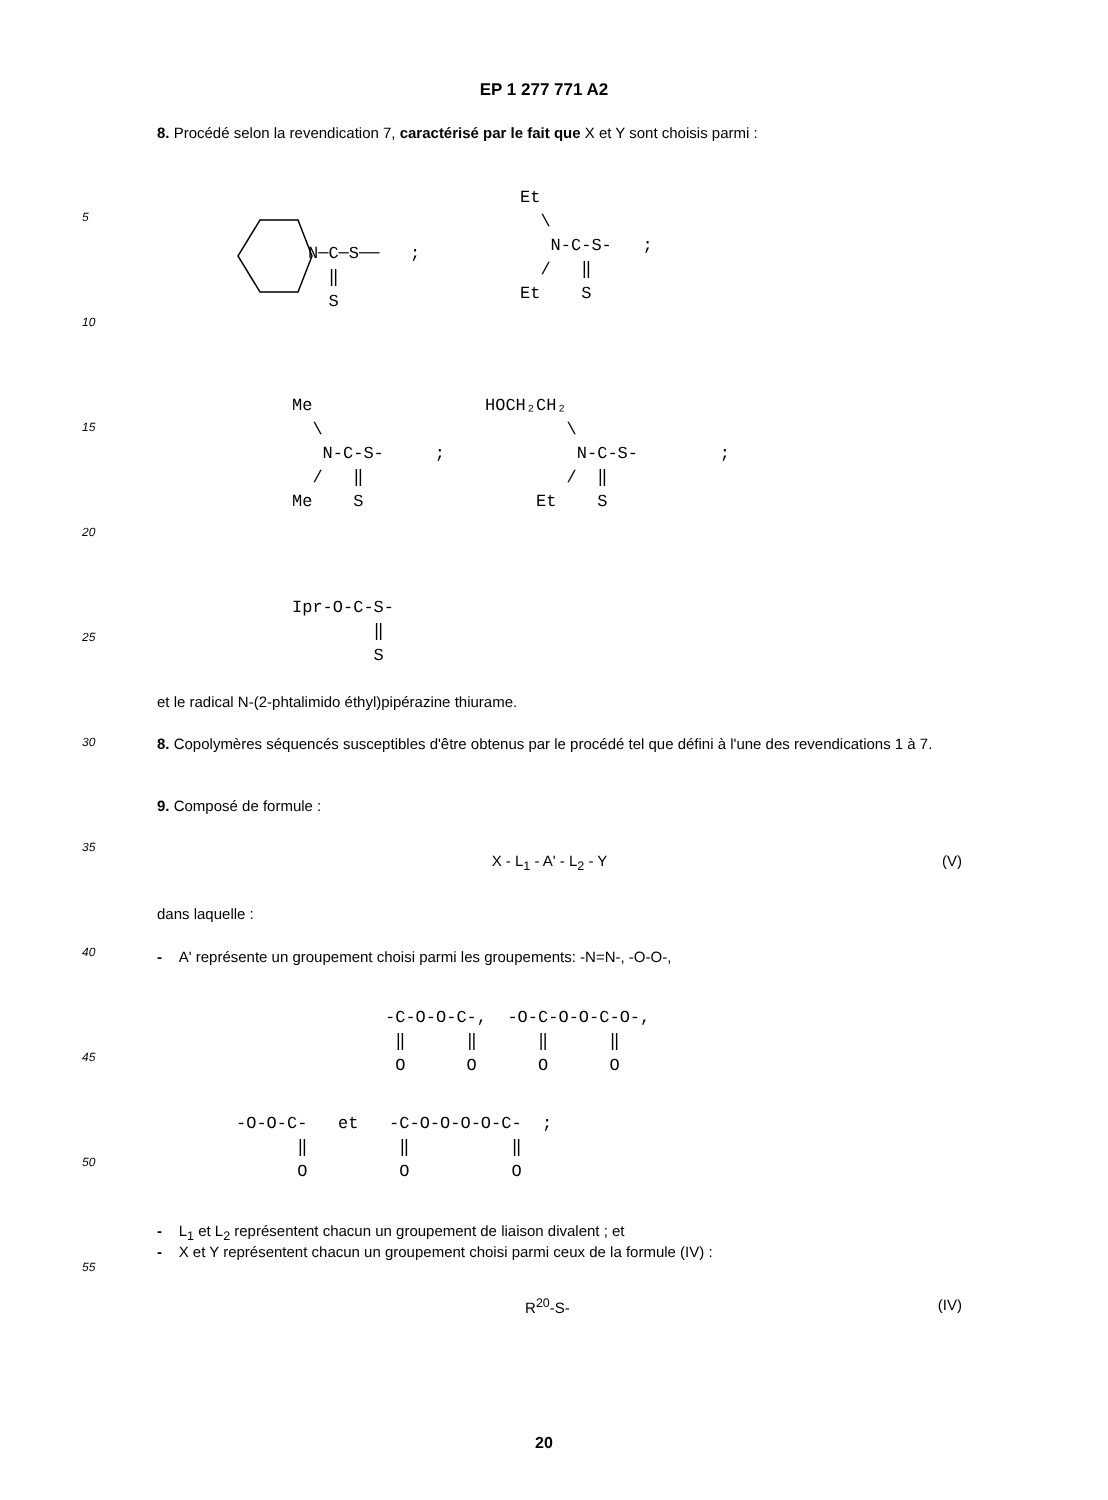EP 1 277 771 A2
8. Procédé selon la revendication 7, caractérisé par le fait que X et Y sont choisis parmi :
5
N─C─S──   ;
  ‖
  S
Et
  \
   N-C-S-   ;
  /   ‖
Et    S
10
15
Me
  \
   N-C-S-     ;
  /   ‖
Me    S
HOCH₂CH₂
        \
         N-C-S-        ;
        /  ‖
     Et    S
20
25
Ipr-O-C-S-
        ‖
        S
et le radical N-(2-phtalimido éthyl)pipérazine thiurame.
30
8. Copolymères séquencés susceptibles d'être obtenus par le procédé tel que défini à l'une des revendications 1 à 7.
9. Composé de formule :
35
X - L<sub>1</sub> - A' - L<sub>2</sub> - Y (V)
dans laquelle :
40 - A' représente un groupement choisi parmi les groupements: -N=N-, -O-O-,
-C-O-O-C-,  -O-C-O-O-C-O-,
 ‖      ‖      ‖      ‖
 O      O      O      O
45
-O-O-C-   et   -C-O-O-O-O-C-  ;
      ‖         ‖          ‖
      O         O          O
50
- L<sub>1</sub> et L<sub>2</sub> représentent chacun un groupement de liaison divalent ; et
- X et Y représentent chacun un groupement choisi parmi ceux de la formule (IV) :
55
R<sup>20</sup>-S- (IV)
20